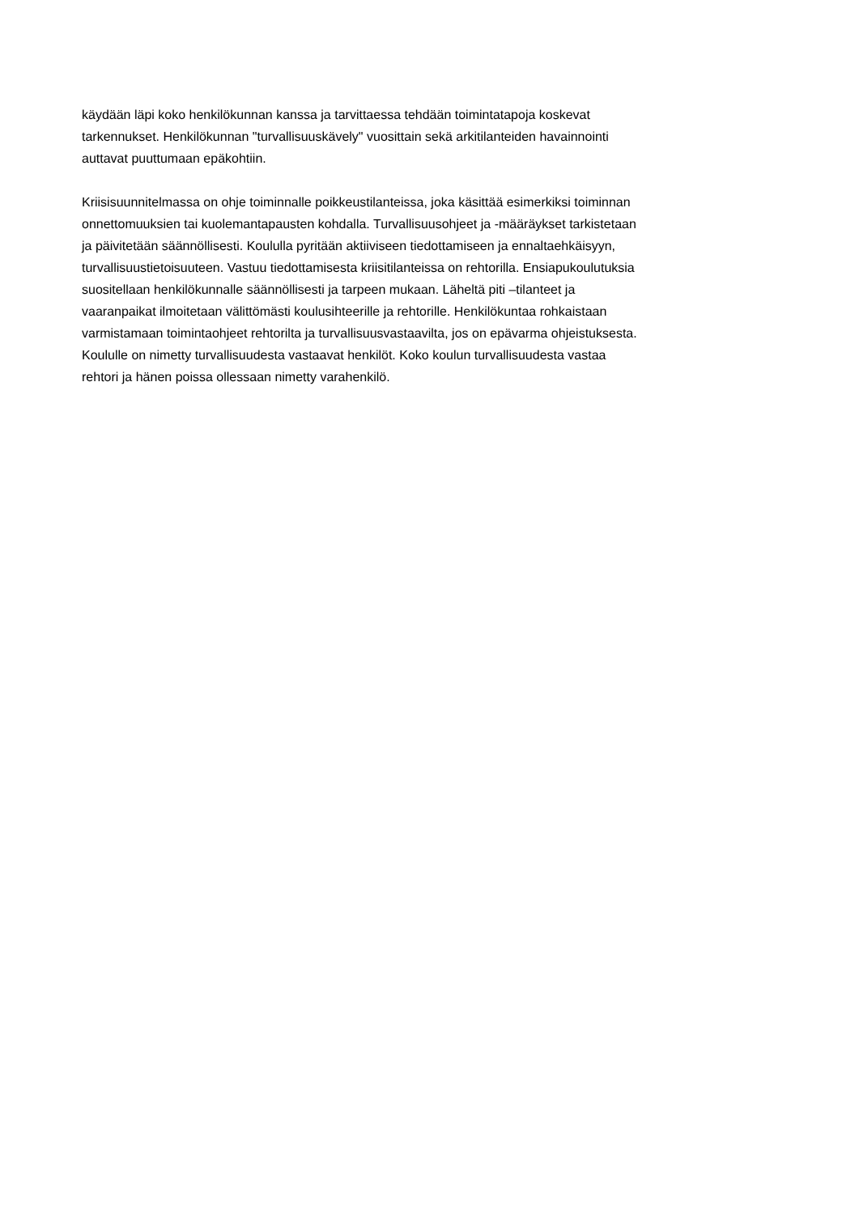käydään läpi koko henkilökunnan kanssa ja tarvittaessa tehdään toimintatapoja koskevat
tarkennukset. Henkilökunnan "turvallisuuskävely" vuosittain sekä arkitilanteiden havainnointi
auttavat puuttumaan epäkohtiin.
Kriisisuunnitelmassa on ohje toiminnalle poikkeustilanteissa, joka käsittää esimerkiksi toiminnan
onnettomuuksien tai kuolemantapausten kohdalla. Turvallisuusohjeet ja -määräykset tarkistetaan
ja päivitetään säännöllisesti. Koululla pyritään aktiiviseen tiedottamiseen ja ennaltaehkäisyyn,
turvallisuustietoisuuteen. Vastuu tiedottamisesta kriisitilanteissa on rehtorilla. Ensiapukoulutuksia
suositellaan henkilökunnalle säännöllisesti ja tarpeen mukaan. Läheltä piti –tilanteet ja
vaaranpaikat ilmoitetaan välittömästi koulusihteerille ja rehtorille. Henkilökuntaa rohkaistaan
varmistamaan toimintaohjeet rehtorilta ja turvallisuusvastaavilta, jos on epävarma ohjeistuksesta.
Koululle on nimetty turvallisuudesta vastaavat henkilöt. Koko koulun turvallisuudesta vastaa
rehtori ja hänen poissa ollessaan nimetty varahenkilö.